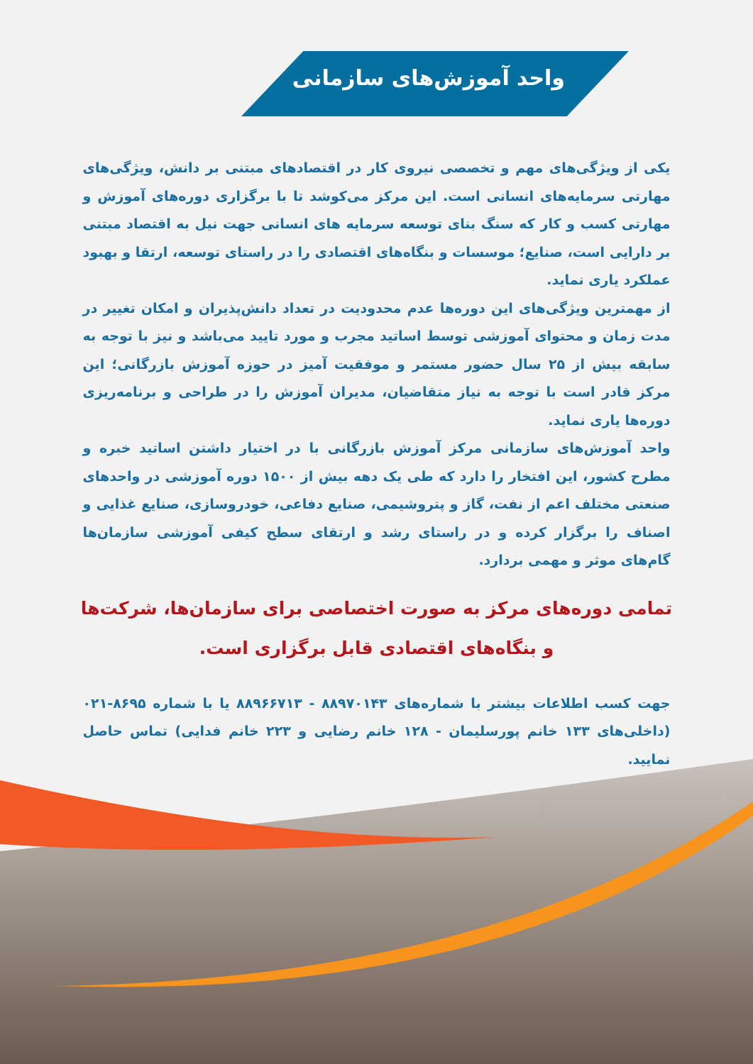واحد آموزش‌های سازمانی
یکی از ویژگی‌های مهم و تخصصی نیروی کار در اقتصادهای مبتنی بر دانش، ویژگی‌های مهارتی سرمایه‌های انسانی است. این مرکز می‌کوشد تا با برگزاری دوره‌های آموزش و مهارتی کسب و کار که سنگ بنای توسعه سرمایه های انسانی جهت نیل به اقتصاد مبتنی بر دارایی است، صنایع؛ موسسات و بنگاه‌های اقتصادی را در راستای توسعه، ارتقا و بهبود عملکرد یاری نماید.
از مهمترین ویژگی‌های این دوره‌ها عدم محدودیت در تعداد دانش‌پذیران و امکان تغییر در مدت زمان و محتوای آموزشی توسط اساتید مجرب و مورد تایید می‌باشد و نیز با توجه به سابقه بیش از ۲۵ سال حضور مستمر و موفقیت آمیز در حوزه آموزش بازرگانی؛ این مرکز قادر است با توجه به نیاز متقاضیان، مدیران آموزش را در طراحی و برنامه‌ریزی دوره‌ها یاری نماید.
واحد آموزش‌های سازمانی مرکز آموزش بازرگانی با در اختیار داشتن اساتید خبره و مطرح کشور، این افتخار را دارد که طی یک دهه بیش از ۱۵۰۰ دوره آموزشی در واحدهای صنعتی مختلف اعم از نفت، گاز و پتروشیمی، صنایع دفاعی، خودروسازی، صنایع غذایی و اصناف را برگزار کرده و در راستای رشد و ارتقای سطح کیفی آموزشی سازمان‌ها گام‌های موثر و مهمی بردارد.
تمامی دوره‌های مرکز به صورت اختصاصی برای سازمان‌ها، شرکت‌ها و بنگاه‌های اقتصادی قابل برگزاری است.
جهت کسب اطلاعات بیشتر با شماره‌های ۸۸۹۷۰۱۴۳ - ۸۸۹۶۶۷۱۳ یا با شماره ۸۶۹۵-۰۲۱ (داخلی‌های ۱۳۳ خانم پورسلیمان - ۱۲۸ خانم رضایی و ۲۲۳ خانم فدایی) تماس حاصل نمایید.